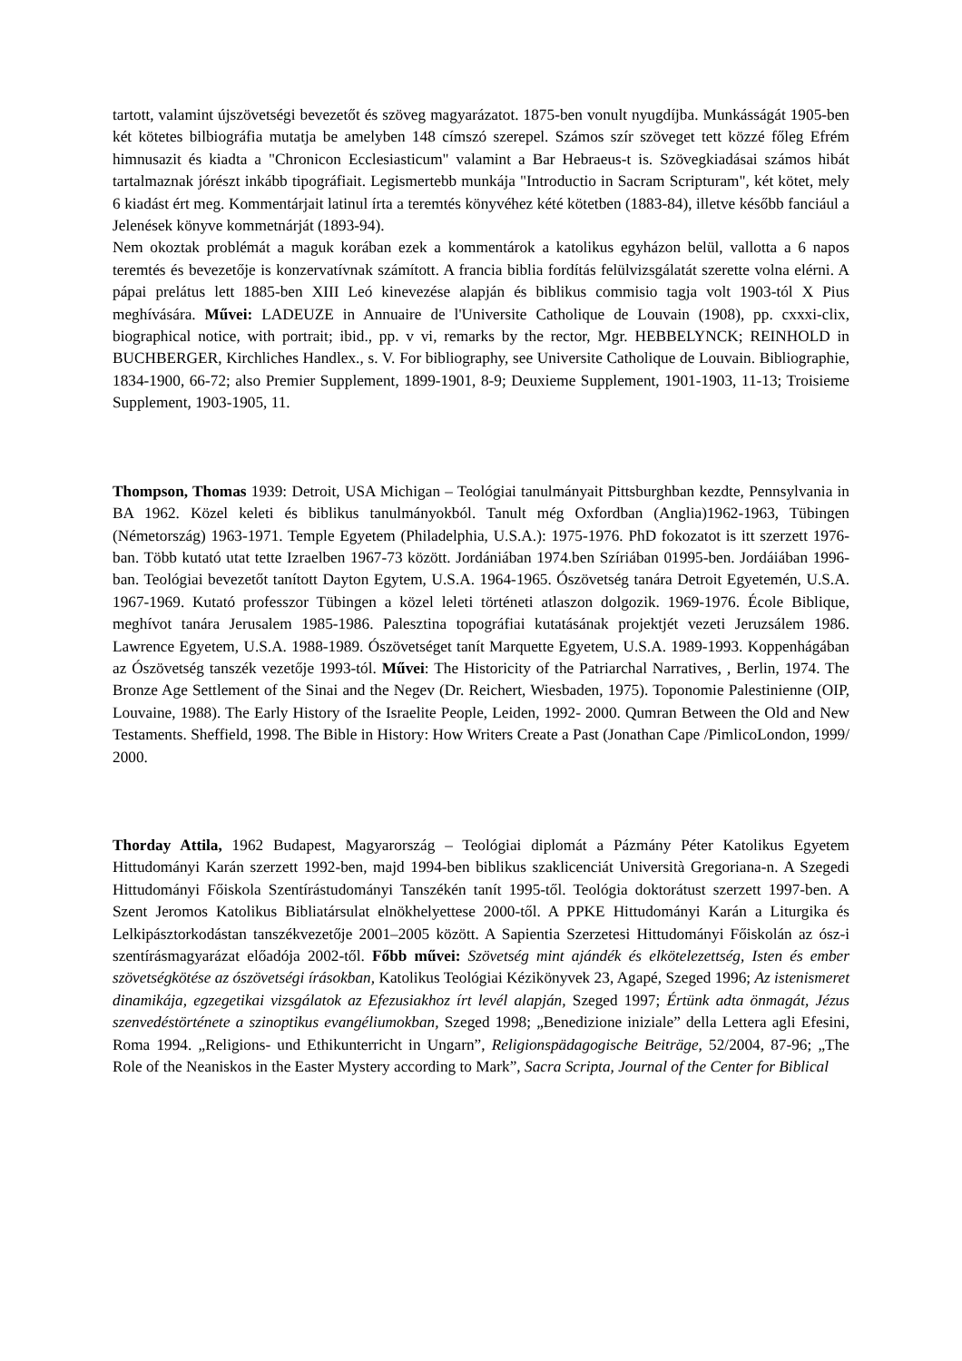tartott, valamint újszövetségi bevezetőt és szöveg magyarázatot. 1875-ben vonult nyugdíjba. Munkásságát 1905-ben két kötetes bilbiográfia mutatja be amelyben 148 címszó szerepel. Számos szír szöveget tett közzé főleg Efrém himnusazit és kiadta a "Chronicon Ecclesiasticum" valamint a Bar Hebraeus-t is. Szövegkiadásai számos hibát tartalmaznak jórészt inkább tipográfiait. Legismertebb munkája "Introductio in Sacram Scripturam", két kötet, mely 6 kiadást ért meg. Kommentárjait latinul írta a teremtés könyvéhez kété kötetben (1883-84), illetve később fanciául a Jelenések könyve kommetnárját (1893-94).
Nem okoztak problémát a maguk korában ezek a kommentárok a katolikus egyházon belül, vallotta a 6 napos teremtés és bevezetője is konzervatívnak számított. A francia biblia fordítás felülvizsgálatát szerette volna elérni. A pápai prelátus lett 1885-ben XIII Leó kinevezése alapján és biblikus commisio tagja volt 1903-tól X Pius meghívására. Művei: LADEUZE in Annuaire de l'Universite Catholique de Louvain (1908), pp. cxxxi-clix, biographical notice, with portrait; ibid., pp. v vi, remarks by the rector, Mgr. HEBBELYNCK; REINHOLD in BUCHBERGER, Kirchliches Handlex., s. V. For bibliography, see Universite Catholique de Louvain. Bibliographie, 1834-1900, 66-72; also Premier Supplement, 1899-1901, 8-9; Deuxieme Supplement, 1901-1903, 11-13; Troisieme Supplement, 1903-1905, 11.
Thompson, Thomas 1939: Detroit, USA Michigan – Teológiai tanulmányait Pittsburghban kezdte, Pennsylvania in BA 1962. Közel keleti és biblikus tanulmányokból. Tanult még Oxfordban (Anglia)1962-1963, Tübingen (Németország) 1963-1971. Temple Egyetem (Philadelphia, U.S.A.): 1975-1976. PhD fokozatot is itt szerzett 1976-ban. Több kutató utat tette Izraelben 1967-73 között. Jordániában 1974.ben Szíriában 01995-ben. Jordáiában 1996-ban. Teológiai bevezetőt tanított Dayton Egytem, U.S.A. 1964-1965. Ószövetség tanára Detroit Egyetemén, U.S.A. 1967-1969. Kutató professzor Tübingen a közel leleti történeti atlaszon dolgozik. 1969-1976. École Biblique, meghívot tanára Jerusalem 1985-1986. Palesztina topográfiai kutatásának projektjét vezeti Jeruzsálem 1986. Lawrence Egyetem, U.S.A. 1988-1989. Ószövetséget tanít Marquette Egyetem, U.S.A. 1989-1993. Koppenhágában az Ószövetség tanszék vezetője 1993-tól. Művei: The Historicity of the Patriarchal Narratives, , Berlin, 1974. The Bronze Age Settlement of the Sinai and the Negev (Dr. Reichert, Wiesbaden, 1975). Toponomie Palestinienne (OIP, Louvaine, 1988). The Early History of the Israelite People, Leiden, 1992- 2000. Qumran Between the Old and New Testaments. Sheffield, 1998. The Bible in History: How Writers Create a Past (Jonathan Cape /PimlicoLondon, 1999/ 2000.
Thorday Attila, 1962 Budapest, Magyarország – Teológiai diplomát a Pázmány Péter Katolikus Egyetem Hittudományi Karán szerzett 1992-ben, majd 1994-ben biblikus szaklicenciát Università Gregoriana-n. A Szegedi Hittudományi Főiskola Szentírástudományi Tanszékén tanít 1995-től. Teológia doktorátust szerzett 1997-ben. A Szent Jeromos Katolikus Bibliatársulat elnökhelyettese 2000-től. A PPKE Hittudományi Karán a Liturgika és Lelkipásztorkodástan tanszékvezetője 2001–2005 között. A Sapientia Szerzetesi Hittudományi Főiskolán az ósz-i szentírásmagyarázat előadója 2002-től. Főbb művei: Szövetség mint ajándék és elkötelezettség, Isten és ember szövetségkötése az ószövetségi írásokban, Katolikus Teológiai Kézikönyvek 23, Agapé, Szeged 1996; Az istenismeret dinamikája, egzegetikai vizsgálatok az Efezusiakhoz írt levél alapján, Szeged 1997; Értünk adta önmagát, Jézus szenvedéstörténete a szinoptikus evangéliumokban, Szeged 1998; „Benedizione iniziale” della Lettera agli Efesini, Roma 1994. „Religions- und Ethikunterricht in Ungarn”, Religionspädagogische Beiträge, 52/2004, 87-96; „The Role of the Neaniskos in the Easter Mystery according to Mark”, Sacra Scripta, Journal of the Center for Biblical